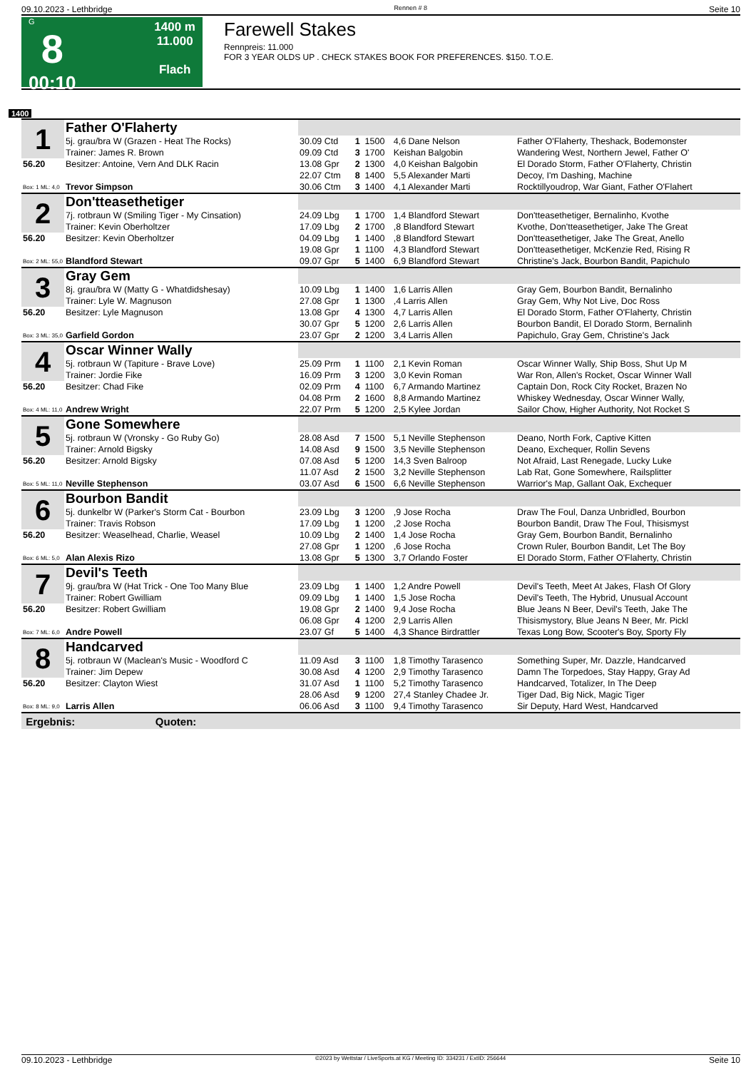09.10.2023 - Lethbridge Rennen # 8 Seite 10
G
8
00:10
1400 m
11.000
Flach
Farewell Stakes
Rennpreis: 11.000
FOR 3 YEAR OLDS UP . CHECK STAKES BOOK FOR PREFERENCES. $150. T.O.E.
1400
| 1 | Father O'Flaherty | | | | | |
| | 5j. grau/bra W (Grazen - Heat The Rocks) | 30.09 Ctd | 1 | 1500 | 4,6 Dane Nelson | Father O'Flaherty, Theshack, Bodemonster |
| | Trainer: James R. Brown | 09.09 Ctd | 3 | 1700 | Keishan Balgobin | Wandering West, Northern Jewel, Father O' |
| 56.20 | Besitzer: Antoine, Vern And DLK Racin | 13.08 Gpr | 2 | 1300 | 4,0 Keishan Balgobin | El Dorado Storm, Father O'Flaherty, Christin |
| | | 22.07 Ctm | 8 | 1400 | 5,5 Alexander Marti | Decoy, I'm Dashing, Machine |
| Box: 1 ML: 4,0 | Trevor Simpson | 30.06 Ctm | 3 | 1400 | 4,1 Alexander Marti | Rocktillyoudrop, War Giant, Father O'Flahert |
| 2 | Don'tteasethetiger | | | | | |
| | 7j. rotbraun W (Smiling Tiger - My Cinsation) | 24.09 Lbg | 1 | 1700 | 1,4 Blandford Stewart | Don'tteasethetiger, Bernalinho, Kvothe |
| | Trainer: Kevin Oberholtzer | 17.09 Lbg | 2 | 1700 | ,8 Blandford Stewart | Kvothe, Don'tteasethetiger, Jake The Great |
| 56.20 | Besitzer: Kevin Oberholtzer | 04.09 Lbg | 1 | 1400 | ,8 Blandford Stewart | Don'tteasethetiger, Jake The Great, Anello |
| | | 19.08 Gpr | 1 | 1100 | 4,3 Blandford Stewart | Don'tteasethetiger, McKenzie Red, Rising R |
| Box: 2 ML: 55,0 | Blandford Stewart | 09.07 Gpr | 5 | 1400 | 6,9 Blandford Stewart | Christine's Jack, Bourbon Bandit, Papichulo |
| 3 | Gray Gem | | | | | |
| | 8j. grau/bra W (Matty G - Whatdidshesay) | 10.09 Lbg | 1 | 1400 | 1,6 Larris Allen | Gray Gem, Bourbon Bandit, Bernalinho |
| | Trainer: Lyle W. Magnuson | 27.08 Gpr | 1 | 1300 | ,4 Larris Allen | Gray Gem, Why Not Live, Doc Ross |
| 56.20 | Besitzer: Lyle Magnuson | 13.08 Gpr | 4 | 1300 | 4,7 Larris Allen | El Dorado Storm, Father O'Flaherty, Christin |
| | | 30.07 Gpr | 5 | 1200 | 2,6 Larris Allen | Bourbon Bandit, El Dorado Storm, Bernalinh |
| Box: 3 ML: 35,0 | Garfield Gordon | 23.07 Gpr | 2 | 1200 | 3,4 Larris Allen | Papichulo, Gray Gem, Christine's Jack |
| 4 | Oscar Winner Wally | | | | | |
| | 5j. rotbraun W (Tapiture - Brave Love) | 25.09 Prm | 1 | 1100 | 2,1 Kevin Roman | Oscar Winner Wally, Ship Boss, Shut Up M |
| | Trainer: Jordie Fike | 16.09 Prm | 3 | 1200 | 3,0 Kevin Roman | War Ron, Allen's Rocket, Oscar Winner Wall |
| 56.20 | Besitzer: Chad Fike | 02.09 Prm | 4 | 1100 | 6,7 Armando Martinez | Captain Don, Rock City Rocket, Brazen No |
| | | 04.08 Prm | 2 | 1600 | 8,8 Armando Martinez | Whiskey Wednesday, Oscar Winner Wally, |
| Box: 4 ML: 11,0 | Andrew Wright | 22.07 Prm | 5 | 1200 | 2,5 Kylee Jordan | Sailor Chow, Higher Authority, Not Rocket S |
| 5 | Gone Somewhere | | | | | |
| | 5j. rotbraun W (Vronsky - Go Ruby Go) | 28.08 Asd | 7 | 1500 | 5,1 Neville Stephenson | Deano, North Fork, Captive Kitten |
| | Trainer: Arnold Bigsky | 14.08 Asd | 9 | 1500 | 3,5 Neville Stephenson | Deano, Exchequer, Rollin Sevens |
| 56.20 | Besitzer: Arnold Bigsky | 07.08 Asd | 5 | 1200 | 14,3 Sven Balroop | Not Afraid, Last Renegade, Lucky Luke |
| | | 11.07 Asd | 2 | 1500 | 3,2 Neville Stephenson | Lab Rat, Gone Somewhere, Railsplitter |
| Box: 5 ML: 11,0 | Neville Stephenson | 03.07 Asd | 6 | 1500 | 6,6 Neville Stephenson | Warrior's Map, Gallant Oak, Exchequer |
| 6 | Bourbon Bandit | | | | | |
| | 5j. dunkelbr W (Parker's Storm Cat - Bourbon | 23.09 Lbg | 3 | 1200 | ,9 Jose Rocha | Draw The Foul, Danza Unbridled, Bourbon |
| | Trainer: Travis Robson | 17.09 Lbg | 1 | 1200 | ,2 Jose Rocha | Bourbon Bandit, Draw The Foul, Thisismyst |
| 56.20 | Besitzer: Weaselhead, Charlie, Weasel | 10.09 Lbg | 2 | 1400 | 1,4 Jose Rocha | Gray Gem, Bourbon Bandit, Bernalinho |
| | | 27.08 Gpr | 1 | 1200 | ,6 Jose Rocha | Crown Ruler, Bourbon Bandit, Let The Boy |
| Box: 6 ML: 5,0 | Alan Alexis Rizo | 13.08 Gpr | 5 | 1300 | 3,7 Orlando Foster | El Dorado Storm, Father O'Flaherty, Christin |
| 7 | Devil's Teeth | | | | | |
| | 9j. grau/bra W (Hat Trick - One Too Many Blue | 23.09 Lbg | 1 | 1400 | 1,2 Andre Powell | Devil's Teeth, Meet At Jakes, Flash Of Glory |
| | Trainer: Robert Gwilliam | 09.09 Lbg | 1 | 1400 | 1,5 Jose Rocha | Devil's Teeth, The Hybrid, Unusual Account |
| 56.20 | Besitzer: Robert Gwilliam | 19.08 Gpr | 2 | 1400 | 9,4 Jose Rocha | Blue Jeans N Beer, Devil's Teeth, Jake The |
| | | 06.08 Gpr | 4 | 1200 | 2,9 Larris Allen | Thisismystory, Blue Jeans N Beer, Mr. Pickl |
| Box: 7 ML: 6,0 | Andre Powell | 23.07 Gf | 5 | 1400 | 4,3 Shance Birdrattler | Texas Long Bow, Scooter's Boy, Sporty Fly |
| 8 | Handcarved | | | | | |
| | 5j. rotbraun W (Maclean's Music - Woodford C | 11.09 Asd | 3 | 1100 | 1,8 Timothy Tarasenco | Something Super, Mr. Dazzle, Handcarved |
| | Trainer: Jim Depew | 30.08 Asd | 4 | 1200 | 2,9 Timothy Tarasenco | Damn The Torpedoes, Stay Happy, Gray Ad |
| 56.20 | Besitzer: Clayton Wiest | 31.07 Asd | 1 | 1100 | 5,2 Timothy Tarasenco | Handcarved, Totalizer, In The Deep |
| | | 28.06 Asd | 9 | 1200 | 27,4 Stanley Chadee Jr. | Tiger Dad, Big Nick, Magic Tiger |
| Box: 8 ML: 9,0 | Larris Allen | 06.06 Asd | 3 | 1100 | 9,4 Timothy Tarasenco | Sir Deputy, Hard West, Handcarved |
| Ergebnis: Quoten: | | | | | | |
09.10.2023 - Lethbridge ©2023 by Wettstar / LiveSports.at KG / Meeting ID: 334231 / ExtID: 256644 Seite 10